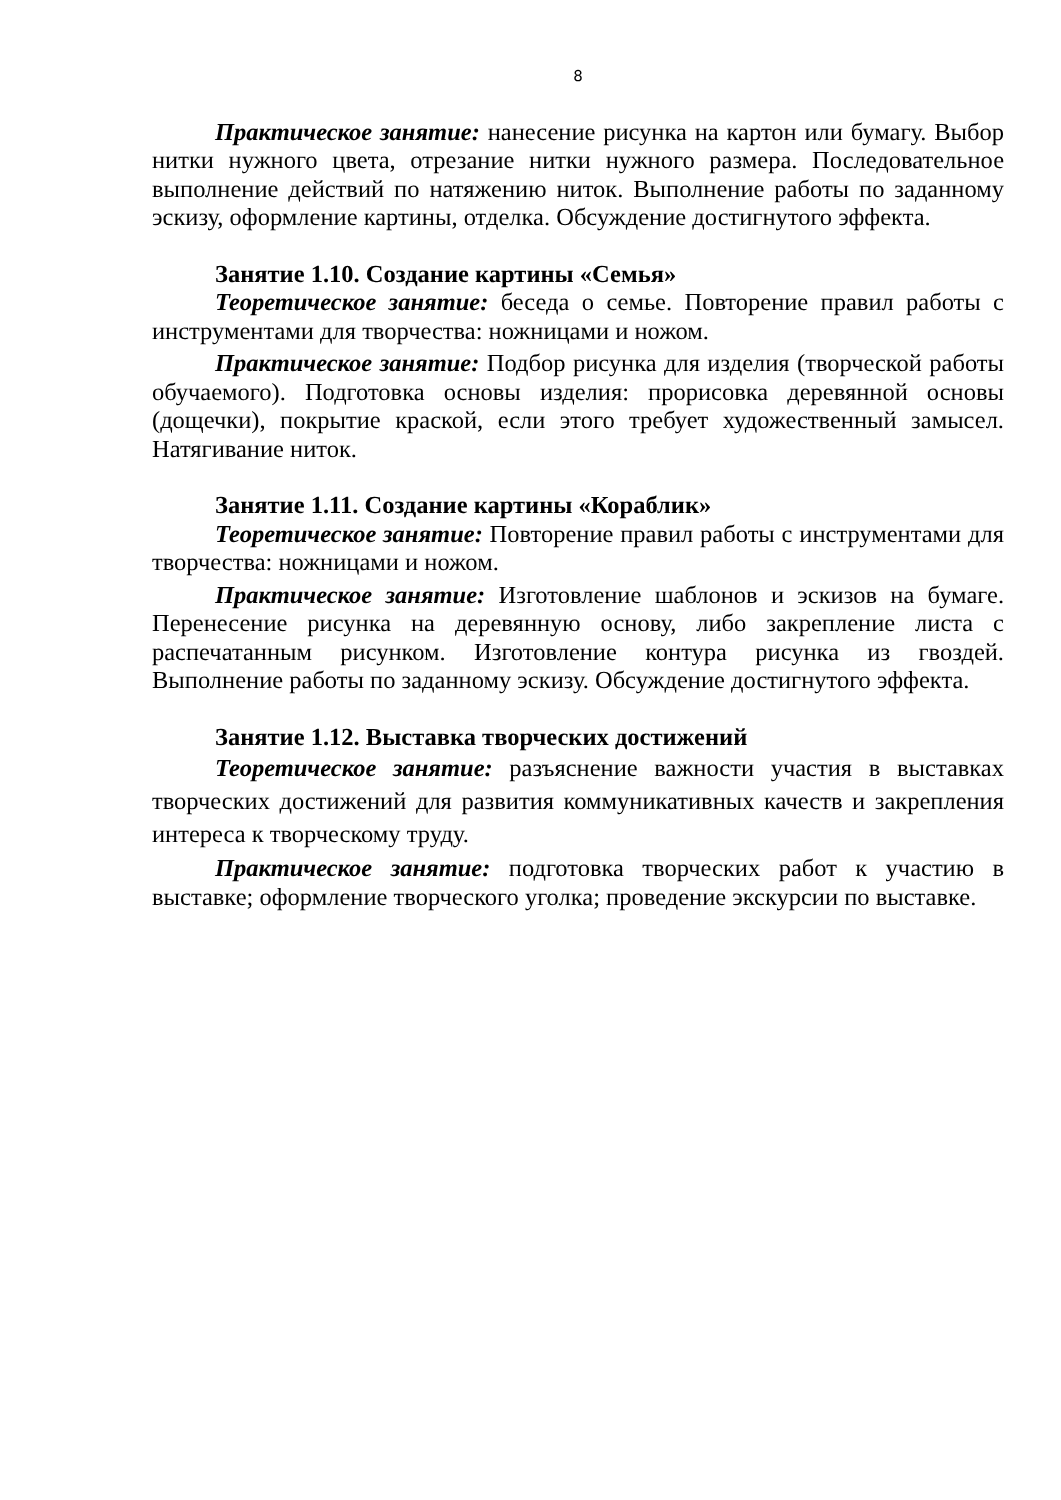8
Практическое занятие: нанесение рисунка на картон или бумагу. Выбор нитки нужного цвета, отрезание нитки нужного размера. Последовательное выполнение действий по натяжению ниток. Выполнение работы по заданному эскизу, оформление картины, отделка. Обсуждение достигнутого эффекта.
Занятие 1.10. Создание картины «Семья»
Теоретическое занятие: беседа о семье. Повторение правил работы с инструментами для творчества: ножницами и ножом.
Практическое занятие: Подбор рисунка для изделия (творческой работы обучаемого). Подготовка основы изделия: прорисовка деревянной основы (дощечки), покрытие краской, если этого требует художественный замысел. Натягивание ниток.
Занятие 1.11. Создание картины «Кораблик»
Теоретическое занятие: Повторение правил работы с инструментами для творчества: ножницами и ножом.
Практическое занятие: Изготовление шаблонов и эскизов на бумаге. Перенесение рисунка на деревянную основу, либо закрепление листа с распечатанным рисунком. Изготовление контура рисунка из гвоздей. Выполнение работы по заданному эскизу. Обсуждение достигнутого эффекта.
Занятие 1.12. Выставка творческих достижений
Теоретическое занятие: разъяснение важности участия в выставках творческих достижений для развития коммуникативных качеств и закрепления интереса к творческому труду.
Практическое занятие: подготовка творческих работ к участию в выставке; оформление творческого уголка; проведение экскурсии по выставке.